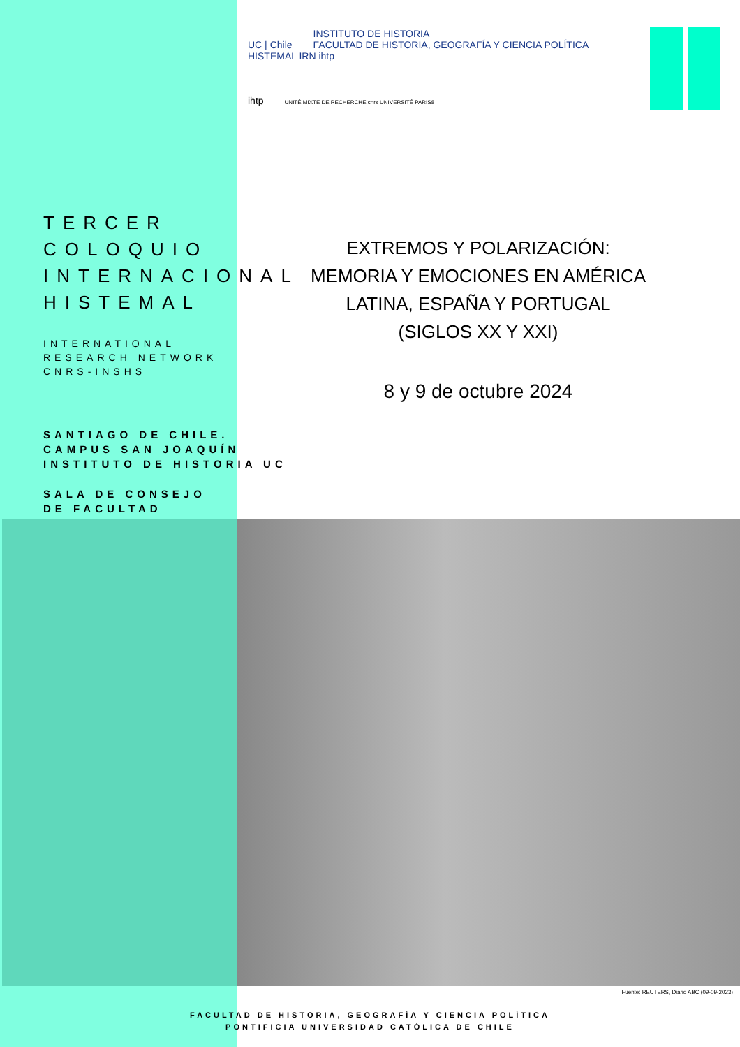UC | Chile INSTITUTO DE HISTORIA
FACULTAD DE HISTORIA, GEOGRAFÍA Y CIENCIA POLÍTICA HISTEMAL IRN ihtp
ihtp UNITÉ MIXTE DE RECHERCHE cnrs UNIVERSITÉ PARIS8
TERCER
COLOQUIO
INTERNACIONAL
HISTEMAL
INTERNATIONAL
RESEARCH NETWORK
CNRS-INSHS
SANTIAGO DE CHILE.
CAMPUS SAN JOAQUÍN
INSTITUTO DE HISTORIA UC
SALA DE CONSEJO
DE FACULTAD
EXTREMOS Y POLARIZACIÓN: MEMORIA Y EMOCIONES EN AMÉRICA LATINA, ESPAÑA Y PORTUGAL (SIGLOS XX Y XXI)
8 y 9 de octubre 2024
Fuente: REUTERS, Diario ABC (09-09-2023)
FACULTAD DE HISTORIA, GEOGRAFÍA Y CIENCIA POLÍTICA
PONTIFICIA UNIVERSIDAD CATÓLICA DE CHILE